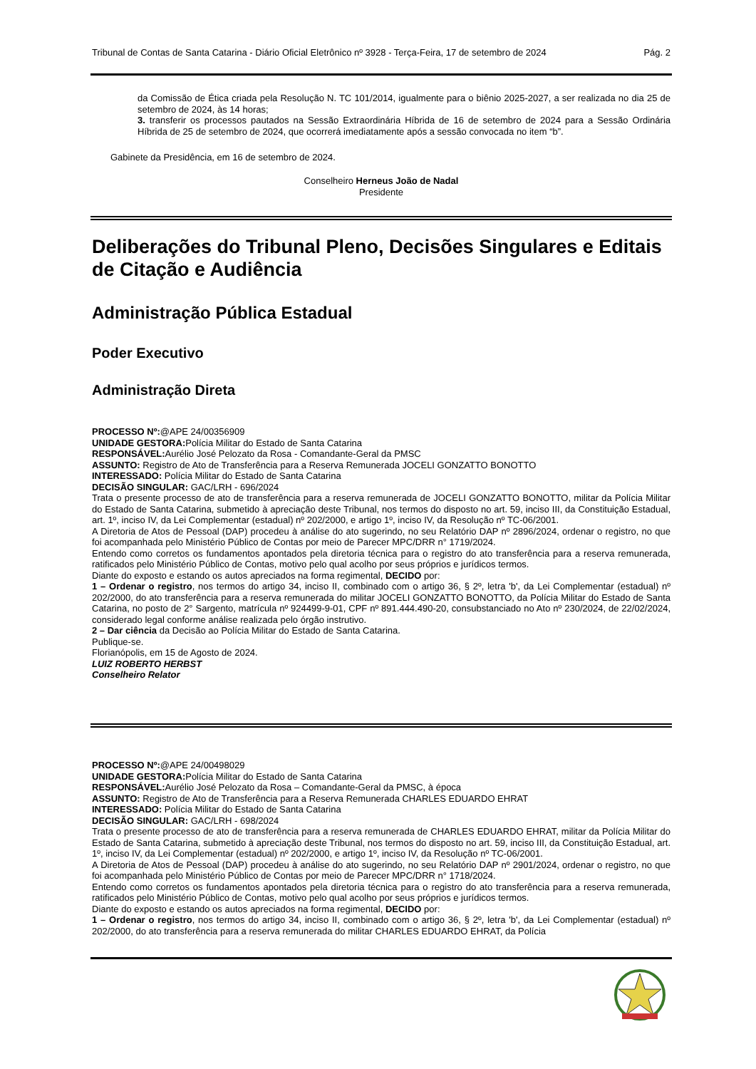Tribunal de Contas de Santa Catarina - Diário Oficial Eletrônico nº 3928 - Terça-Feira, 17 de setembro de 2024 Pág. 2
da Comissão de Ética criada pela Resolução N. TC 101/2014, igualmente para o biênio 2025-2027, a ser realizada no dia 25 de setembro de 2024, às 14 horas;
3. transferir os processos pautados na Sessão Extraordinária Híbrida de 16 de setembro de 2024 para a Sessão Ordinária Híbrida de 25 de setembro de 2024, que ocorrerá imediatamente após a sessão convocada no item “b”.
Gabinete da Presidência, em 16 de setembro de 2024.
Conselheiro Herneus João de Nadal
Presidente
Deliberações do Tribunal Pleno, Decisões Singulares e Editais de Citação e Audiência
Administração Pública Estadual
Poder Executivo
Administração Direta
PROCESSO Nº:@APE 24/00356909
UNIDADE GESTORA: Polícia Militar do Estado de Santa Catarina
RESPONSÁVEL: Aurélio José Pelozato da Rosa - Comandante-Geral da PMSC
ASSUNTO: Registro de Ato de Transferência para a Reserva Remunerada JOCELI GONZATTO BONOTTO
INTERESSADO: Polícia Militar do Estado de Santa Catarina
DECISÃO SINGULAR: GAC/LRH - 696/2024
Trata o presente processo de ato de transferência para a reserva remunerada de JOCELI GONZATTO BONOTTO, militar da Polícia Militar do Estado de Santa Catarina, submetido à apreciação deste Tribunal, nos termos do disposto no art. 59, inciso III, da Constituição Estadual, art. 1º, inciso IV, da Lei Complementar (estadual) nº 202/2000, e artigo 1º, inciso IV, da Resolução nº TC-06/2001.
A Diretoria de Atos de Pessoal (DAP) procedeu à análise do ato sugerindo, no seu Relatório DAP nº 2896/2024, ordenar o registro, no que foi acompanhada pelo Ministério Público de Contas por meio de Parecer MPC/DRR n° 1719/2024.
Entendo como corretos os fundamentos apontados pela diretoria técnica para o registro do ato transferência para a reserva remunerada, ratificados pelo Ministério Público de Contas, motivo pelo qual acolho por seus próprios e jurídicos termos.
Diante do exposto e estando os autos apreciados na forma regimental, DECIDO por:
1 – Ordenar o registro, nos termos do artigo 34, inciso II, combinado com o artigo 36, § 2º, letra 'b', da Lei Complementar (estadual) nº 202/2000, do ato transferência para a reserva remunerada do militar JOCELI GONZATTO BONOTTO, da Polícia Militar do Estado de Santa Catarina, no posto de 2° Sargento, matrícula nº 924499-9-01, CPF nº 891.444.490-20, consubstanciado no Ato nº 230/2024, de 22/02/2024, considerado legal conforme análise realizada pelo órgão instrutivo.
2 – Dar ciência da Decisão ao Polícia Militar do Estado de Santa Catarina.
Publique-se.
Florianópolis, em 15 de Agosto de 2024.
LUIZ ROBERTO HERBST
Conselheiro Relator
PROCESSO Nº:@APE 24/00498029
UNIDADE GESTORA: Polícia Militar do Estado de Santa Catarina
RESPONSÁVEL: Aurélio José Pelozato da Rosa – Comandante-Geral da PMSC, à época
ASSUNTO: Registro de Ato de Transferência para a Reserva Remunerada CHARLES EDUARDO EHRAT
INTERESSADO: Polícia Militar do Estado de Santa Catarina
DECISÃO SINGULAR: GAC/LRH - 698/2024
Trata o presente processo de ato de transferência para a reserva remunerada de CHARLES EDUARDO EHRAT, militar da Polícia Militar do Estado de Santa Catarina, submetido à apreciação deste Tribunal, nos termos do disposto no art. 59, inciso III, da Constituição Estadual, art. 1º, inciso IV, da Lei Complementar (estadual) nº 202/2000, e artigo 1º, inciso IV, da Resolução nº TC-06/2001.
A Diretoria de Atos de Pessoal (DAP) procedeu à análise do ato sugerindo, no seu Relatório DAP nº 2901/2024, ordenar o registro, no que foi acompanhada pelo Ministério Público de Contas por meio de Parecer MPC/DRR n° 1718/2024.
Entendo como corretos os fundamentos apontados pela diretoria técnica para o registro do ato transferência para a reserva remunerada, ratificados pelo Ministério Público de Contas, motivo pelo qual acolho por seus próprios e jurídicos termos.
Diante do exposto e estando os autos apreciados na forma regimental, DECIDO por:
1 – Ordenar o registro, nos termos do artigo 34, inciso II, combinado com o artigo 36, § 2º, letra 'b', da Lei Complementar (estadual) nº 202/2000, do ato transferência para a reserva remunerada do militar CHARLES EDUARDO EHRAT, da Polícia